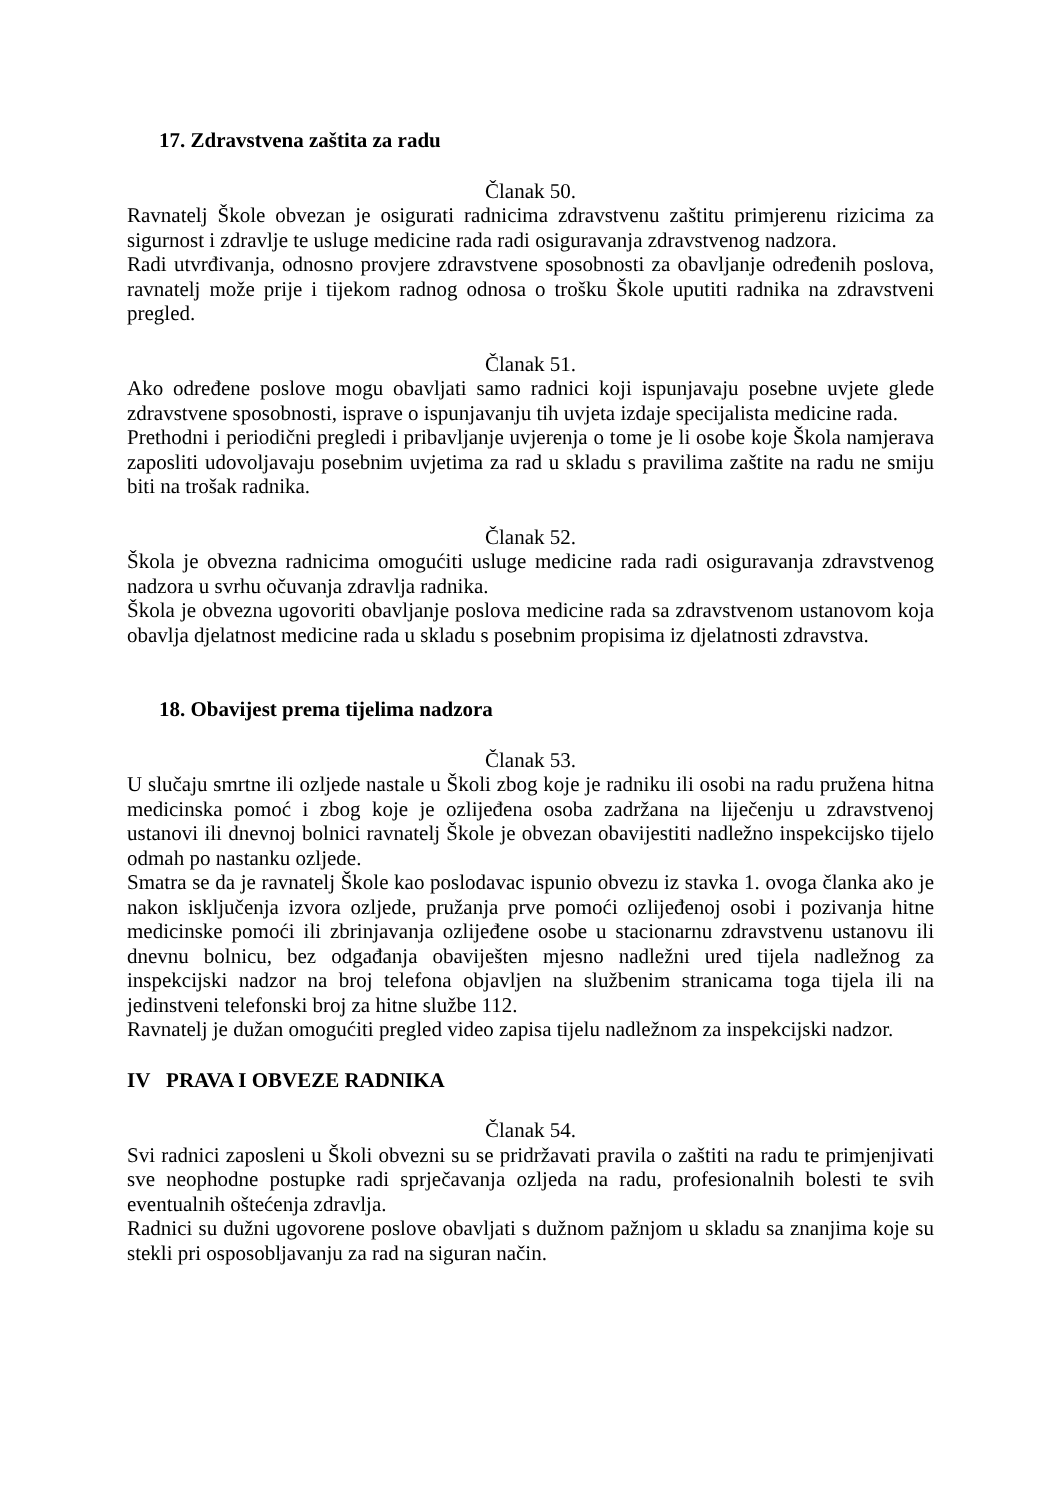17. Zdravstvena zaštita za radu
Članak 50.
Ravnatelj Škole obvezan je osigurati radnicima zdravstvenu zaštitu primjerenu rizicima za sigurnost i zdravlje te usluge medicine rada radi osiguravanja zdravstvenog nadzora.
Radi utvrđivanja, odnosno provjere zdravstvene sposobnosti za obavljanje određenih poslova, ravnatelj može prije i tijekom radnog odnosa o trošku Škole uputiti radnika na zdravstveni pregled.
Članak 51.
Ako određene poslove mogu obavljati samo radnici koji ispunjavaju posebne uvjete glede zdravstvene sposobnosti, isprave o ispunjavanju tih uvjeta izdaje specijalista medicine rada.
Prethodni i periodični pregledi i pribavljanje uvjerenja o tome je li osobe koje Škola namjerava zaposliti udovoljavaju posebnim uvjetima za rad u skladu s pravilima zaštite na radu ne smiju biti na trošak radnika.
Članak 52.
Škola je obvezna radnicima omogućiti usluge medicine rada radi osiguravanja zdravstvenog nadzora u svrhu očuvanja zdravlja radnika.
Škola je obvezna ugovoriti obavljanje poslova medicine rada sa zdravstvenom ustanovom koja obavlja djelatnost medicine rada u skladu s posebnim propisima iz djelatnosti zdravstva.
18. Obavijest prema tijelima nadzora
Članak 53.
U slučaju smrtne ili ozljede nastale u Školi zbog koje je radniku ili osobi na radu pružena hitna medicinska pomoć i zbog koje je ozlijeđena osoba zadržana na liječenju u zdravstvenoj ustanovi ili dnevnoj bolnici ravnatelj Škole je obvezan obavijestiti nadležno inspekcijsko tijelo odmah po nastanku ozljede.
Smatra se da je ravnatelj Škole kao poslodavac ispunio obvezu iz stavka 1. ovoga članka ako je nakon isključenja izvora ozljede, pružanja prve pomoći ozlijeđenoj osobi i pozivanja hitne medicinske pomoći ili zbrinjavanja ozlijeđene osobe u stacionarnu zdravstvenu ustanovu ili dnevnu bolnicu, bez odgađanja obaviješten mjesno nadležni ured tijela nadležnog za inspekcijski nadzor na broj telefona objavljen na službenim stranicama toga tijela ili na jedinstveni telefonski broj za hitne službe 112.
Ravnatelj je dužan omogućiti pregled video zapisa tijelu nadležnom za inspekcijski nadzor.
IV PRAVA I OBVEZE RADNIKA
Članak 54.
Svi radnici zaposleni u Školi obvezni su se pridržavati pravila o zaštiti na radu te primjenjivati sve neophodne postupke radi sprječavanja ozljeda na radu, profesionalnih bolesti te svih eventualnih oštećenja zdravlja.
Radnici su dužni ugovorene poslove obavljati s dužnom pažnjom u skladu sa znanjima koje su stekli pri osposobljavanju za rad na siguran način.